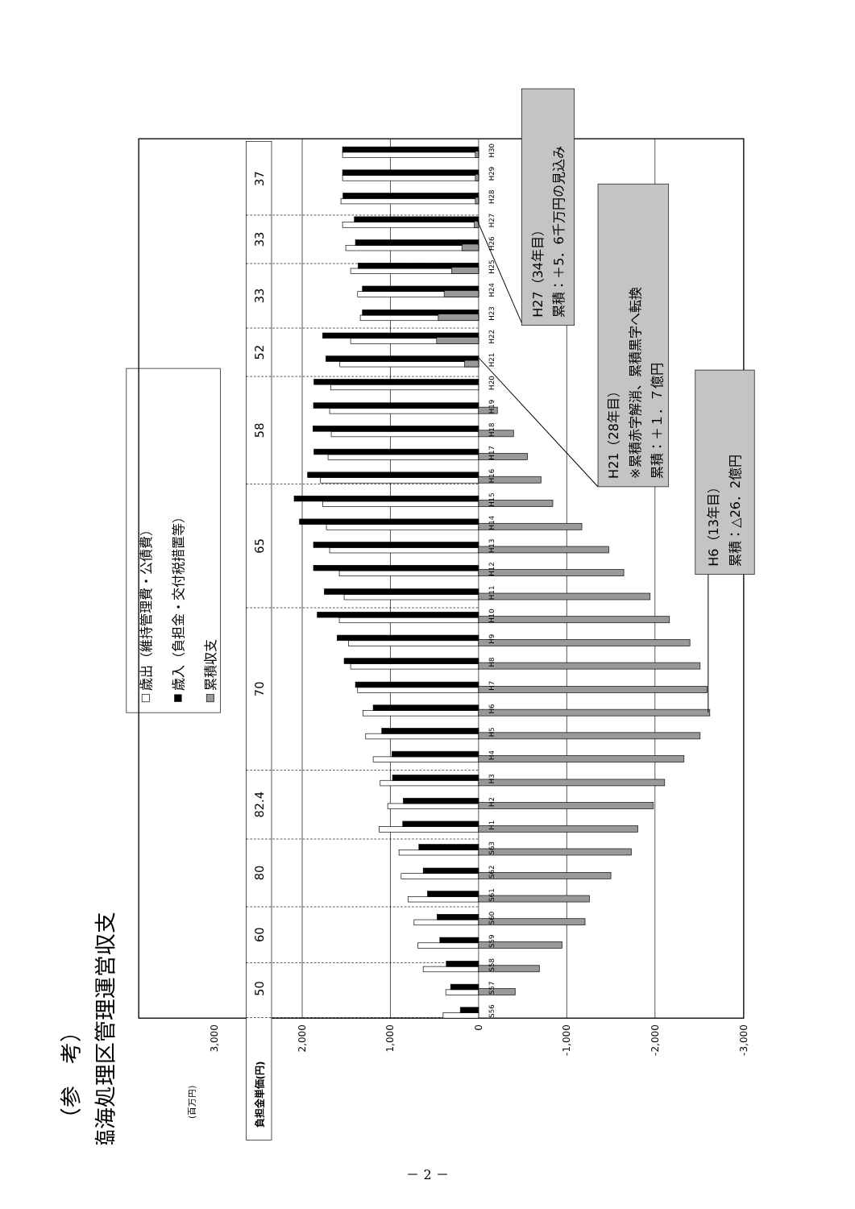（参　考）
臨海処理区管理運営収支
(百万円)
歳出（維持管理費・公債費）
歳入（負担金・交付税措置等）
累積収支
3,000
2,000
1,000
0
-1,000
-2,000
-3,000
負担金単価(円)
50
60
80
82.4
70
65
58
52
33
33
37
S56
S57
S58
S59
S60
S61
S62
S63
H1
H2
H3
H4
H5
H6
H7
H8
H9
H10
H11
H12
H13
H14
H15
H16
H17
H18
H19
H20
H21
H22
H23
H24
H25
H26
H27
H28
H29
H30
H27（34年目）
累積：＋5．6千万円の見込み
H21（28年目）
※累積赤字解消、累積黒字へ転換
累積：＋１．７億円
H6（13年目）
累積：△26．2億円
－ 2 －